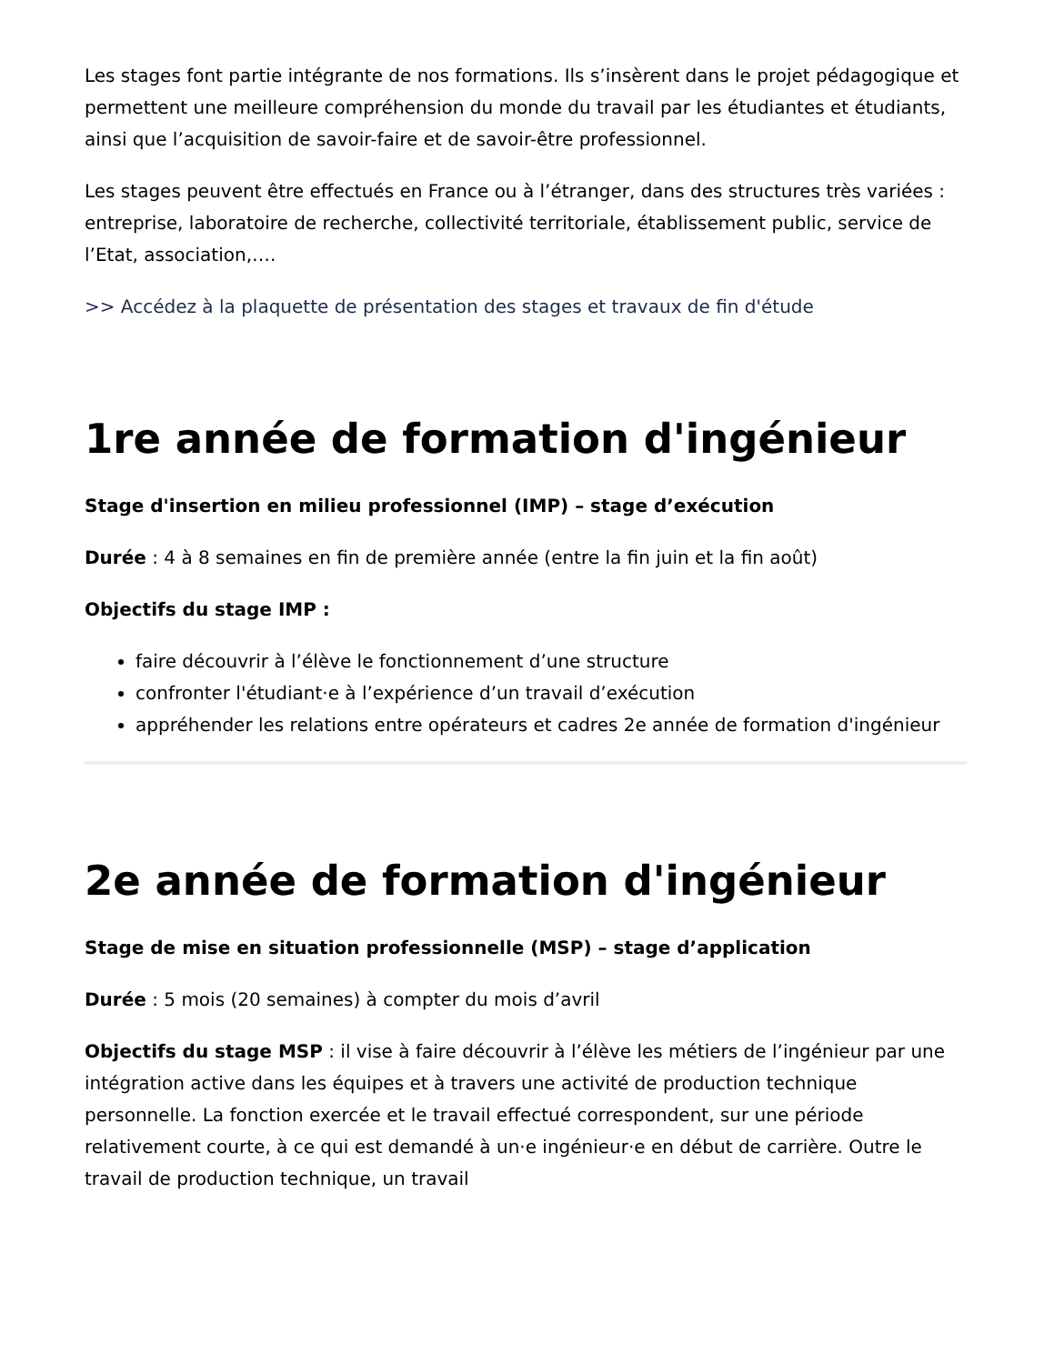Les stages font partie intégrante de nos formations. Ils s’insèrent dans le projet pédagogique et permettent une meilleure compréhension du monde du travail par les étudiantes et étudiants, ainsi que l’acquisition de savoir-faire et de savoir-être professionnel.
Les stages peuvent être effectués en France ou à l’étranger, dans des structures très variées : entreprise, laboratoire de recherche, collectivité territoriale, établissement public, service de l’Etat, association,….
>> Accédez à la plaquette de présentation des stages et travaux de fin d'étude
1re année de formation d'ingénieur
Stage d'insertion en milieu professionnel (IMP) – stage d’exécution
Durée : 4 à 8 semaines en fin de première année (entre la fin juin et la fin août)
Objectifs du stage IMP :
faire découvrir à l’élève le fonctionnement d’une structure
confronter l'étudiant·e à l’expérience d’un travail d’exécution
appréhender les relations entre opérateurs et cadres 2e année de formation d'ingénieur
2e année de formation d'ingénieur
Stage de mise en situation professionnelle (MSP) – stage d’application
Durée : 5 mois (20 semaines) à compter du mois d’avril
Objectifs du stage MSP : il vise à faire découvrir à l’élève les métiers de l’ingénieur par une intégration active dans les équipes et à travers une activité de production technique personnelle. La fonction exercée et le travail effectué correspondent, sur une période relativement courte, à ce qui est demandé à un·e ingénieur·e en début de carrière. Outre le travail de production technique, un travail